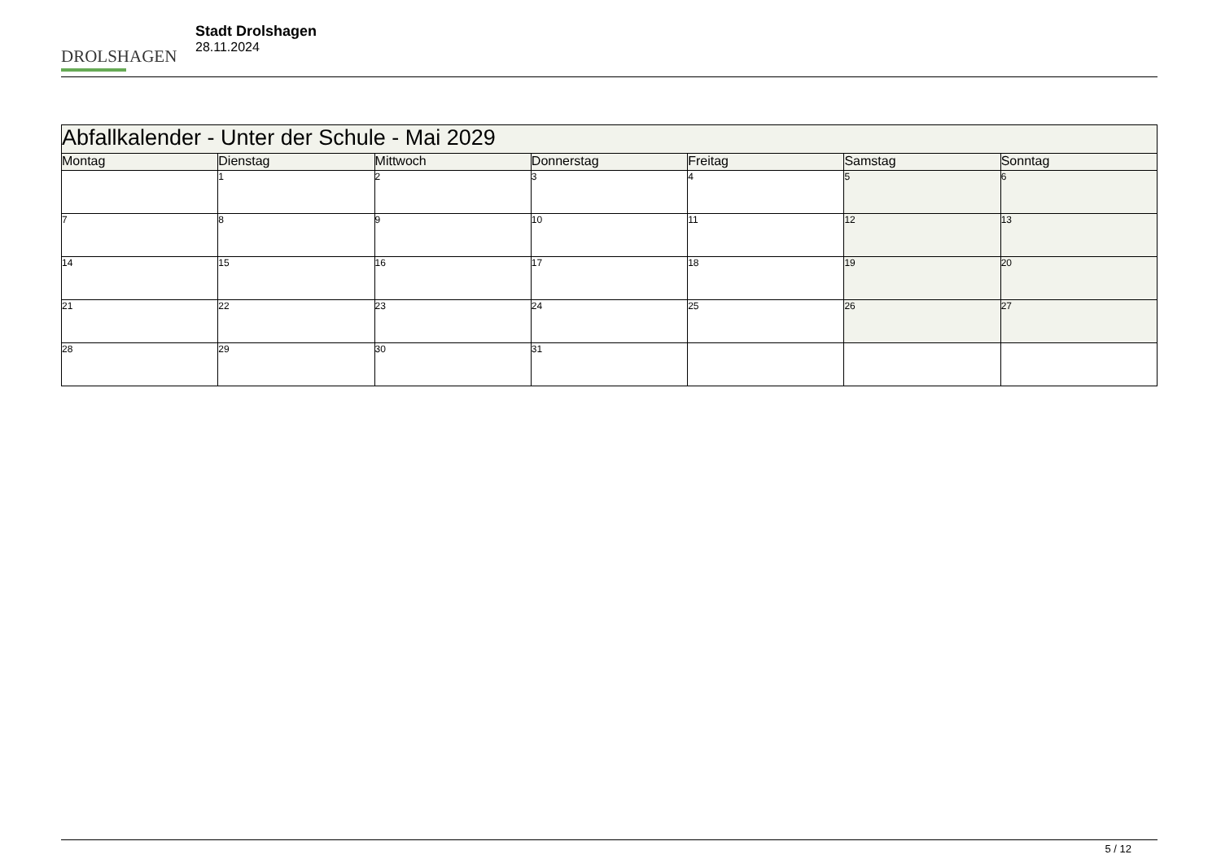DROLSHAGEN
Stadt Drolshagen
28.11.2024
| Abfallkalender - Unter der Schule - Mai 2029 | | | | | | |
| --- | --- | --- | --- | --- | --- | --- |
| Montag | Dienstag | Mittwoch | Donnerstag | Freitag | Samstag | Sonntag |
| | 1 | 2 | 3 | 4 | 5 | 6 |
| 7 | 8 | 9 | 10 | 11 | 12 | 13 |
| 14 | 15 | 16 | 17 | 18 | 19 | 20 |
| 21 | 22 | 23 | 24 | 25 | 26 | 27 |
| 28 | 29 | 30 | 31 | | | |
5 / 12